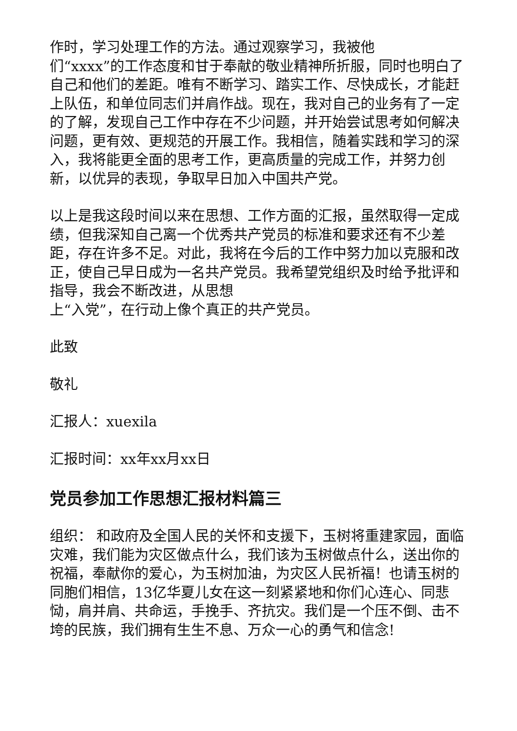作时，学习处理工作的方法。通过观察学习，我被他
们“xxxx”的工作态度和甘于奉献的敬业精神所折服，同时也明白了自己和他们的差距。唯有不断学习、踏实工作、尽快成长，才能赶上队伍，和单位同志们并肩作战。现在，我对自己的业务有了一定的了解，发现自己工作中存在不少问题，并开始尝试思考如何解决问题，更有效、更规范的开展工作。我相信，随着实践和学习的深入，我将能更全面的思考工作，更高质量的完成工作，并努力创新，以优异的表现，争取早日加入中国共产党。
以上是我这段时间以来在思想、工作方面的汇报，虽然取得一定成绩，但我深知自己离一个优秀共产党员的标准和要求还有不少差距，存在许多不足。对此，我将在今后的工作中努力加以克服和改正，使自己早日成为一名共产党员。我希望党组织及时给予批评和指导，我会不断改进，从思想
上“入党”，在行动上像个真正的共产党员。
此致
敬礼
汇报人：xuexila
汇报时间：xx年xx月xx日
党员参加工作思想汇报材料篇三
组织： 和政府及全国人民的关怀和支援下，玉树将重建家园，面临灾难，我们能为灾区做点什么，我们该为玉树做点什么，送出你的祝福，奉献你的爱心，为玉树加油，为灾区人民祈福！也请玉树的同胞们相信，13亿华夏儿女在这一刻紧紧地和你们心连心、同悲恸，肩并肩、共命运，手挽手、齐抗灾。我们是一个压不倒、击不垮的民族，我们拥有生生不息、万众一心的勇气和信念!